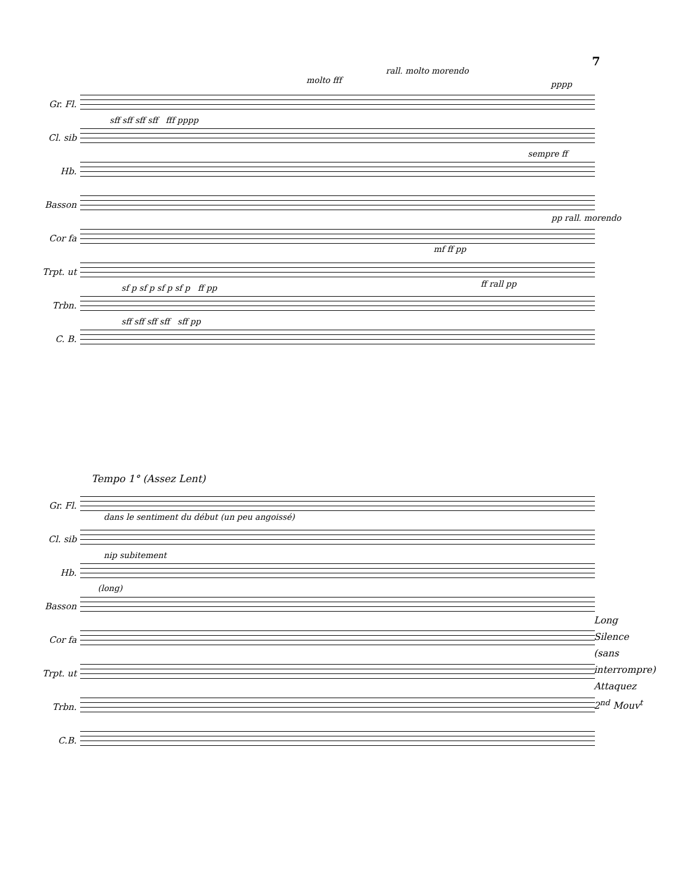7
molto fff
rall. molto morendo
pppp
Gr. Fl.
Cl. sib
sff sff sff sff fff pppp
Hb.
sempre ff
Basson
pp rall. morendo
Cor fa
mf ff pp
Trpt. ut
ff rall pp
Trbn.
sf p sf p sf p sf p ff pp
C. B.
sff sff sff sff sff pp
Tempo 1° (Assez Lent)
Gr. Fl.
Cl. sib
dans le sentiment du début (un peu angoissé)
Hb.
nip subitement
(long)
Basson
Cor fa
Trpt. ut
Trbn.
C.B.
Long
Silence
(sans
interrompre)
Attaquez
2<sup>nd</sup> Mouv<sup>t</sup>